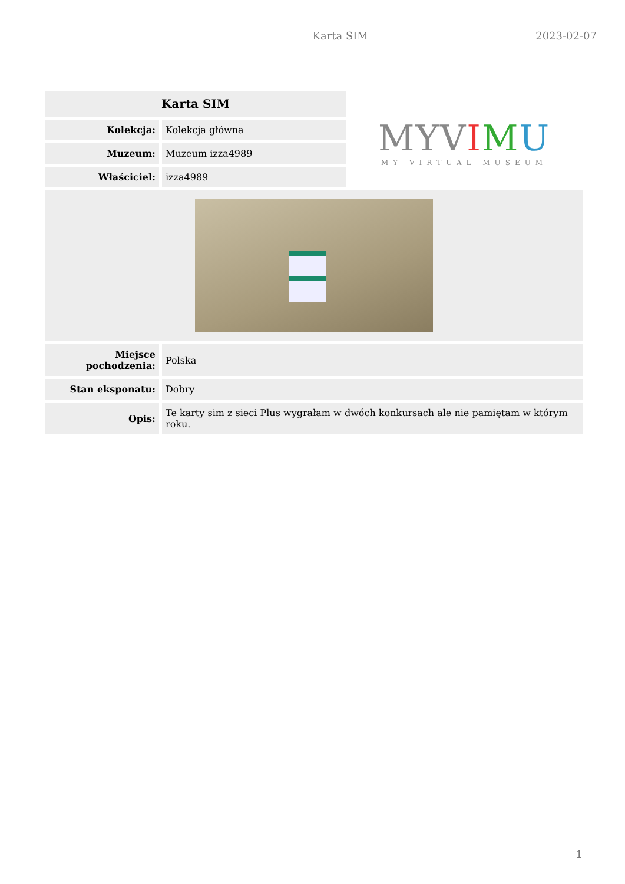Karta SIM 2023-02-07
| Karta SIM | |
| --- | --- |
| Kolekcja: | Kolekcja główna |
| Muzeum: | Muzeum izza4989 |
| Właściciel: | izza4989 |
MYVIMU
MY VIRTUAL MUSEUM
| Miejsce pochodzenia: | Polska |
| Stan eksponatu: | Dobry |
| Opis: | Te karty sim z sieci Plus wygrałam w dwóch konkursach ale nie pamiętam w którym roku. |
1